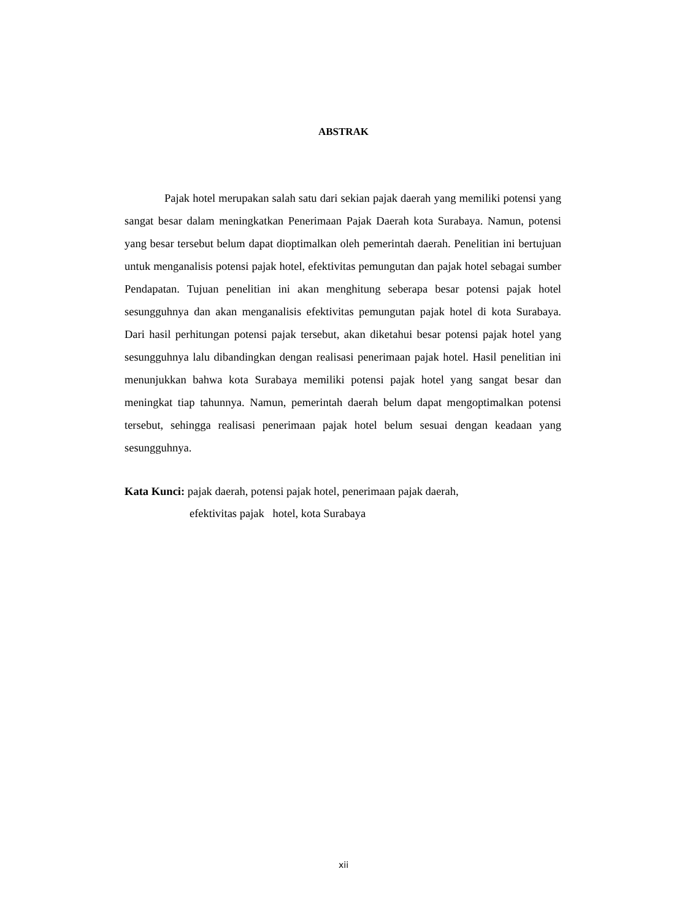ABSTRAK
Pajak hotel merupakan salah satu dari sekian pajak daerah yang memiliki potensi yang sangat besar dalam meningkatkan Penerimaan Pajak Daerah kota Surabaya. Namun, potensi yang besar tersebut belum dapat dioptimalkan oleh pemerintah daerah. Penelitian ini bertujuan untuk menganalisis potensi pajak hotel, efektivitas pemungutan dan pajak hotel sebagai sumber Pendapatan. Tujuan penelitian ini akan menghitung seberapa besar potensi pajak hotel sesungguhnya dan akan menganalisis efektivitas pemungutan pajak hotel di kota Surabaya. Dari hasil perhitungan potensi pajak tersebut, akan diketahui besar potensi pajak hotel yang sesungguhnya lalu dibandingkan dengan realisasi penerimaan pajak hotel. Hasil penelitian ini menunjukkan bahwa kota Surabaya memiliki potensi pajak hotel yang sangat besar dan meningkat tiap tahunnya. Namun, pemerintah daerah belum dapat mengoptimalkan potensi tersebut, sehingga realisasi penerimaan pajak hotel belum sesuai dengan keadaan yang sesungguhnya.
Kata Kunci: pajak daerah, potensi pajak hotel, penerimaan pajak daerah,
efektivitas pajak hotel, kota Surabaya
xii